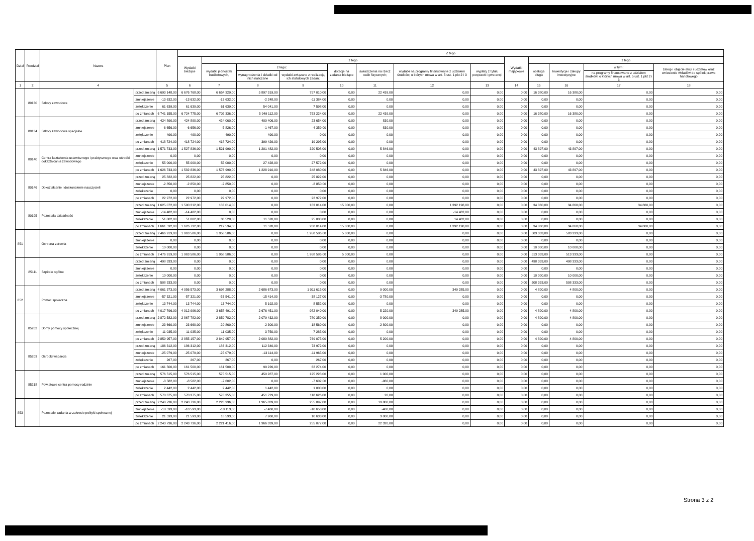| Dział | Rozdział | Nazwa | | Plan | Z tego | | | | | | | | | | | | |
| --- | --- | --- | --- | --- | --- | --- | --- | --- | --- | --- | --- | --- | --- | --- | --- | --- | --- |
| | | | | | Wydatki bieżące | z tego | | | | | | | Wydatki majątkowe | z tego | | | |
| | | | | | | wydatki jednostek budżetowych, | z tego: | | dotacje na zadania bieżące | świadczenia na rzecz osób fizycznych; | wydatki na programy finansowane z udziałem środków, o których mowa w art. 5 ust. 1 pkt 2 i 3 | wypłaty z tytułu poręczeń i gwarancji | | obsługa długu | Inwestycje i zakupy inwestycyjne | w tym: | zakup i objęcie akcji i udziałów oraz wniesienie wkładów do spółek prawa handlowego |
| | | | | | | | wynagrodzenia i składki od nich naliczane | wydatki związane z realizacją ich statutowych zadań; | | | | | | | | na programy finansowane z udziałem środków, o których mowa w art. 5 ust. 1 pkt 2 i 3 | |
| 1 | 2 | 4 | | 5 | 6 | 7 | 8 | 9 | 10 | 11 | 12 | 13 | 14 | 15 | 16 | 17 | 18 |
| | 80130 | Szkoły zawodowe | przed zmianą | 6 693 148,00 | 6 676 768,00 | 6 654 329,00 | 5 897 319,00 | 757 010,00 | 0,00 | 22 439,00 | 0,00 | 0,00 | 0,00 | 16 380,00 | 16 380,00 | 0,00 | 0,00 |
| | | | zmniejszenie | -13 632,00 | -13 632,00 | -13 632,00 | -2 248,00 | -11 384,00 | 0,00 | 0,00 | 0,00 | 0,00 | 0,00 | 0,00 | 0,00 | 0,00 | 0,00 |
| | | | zwiększenie | 61 639,00 | 61 639,00 | 61 639,00 | 54 041,00 | 7 598,00 | 0,00 | 0,00 | 0,00 | 0,00 | 0,00 | 0,00 | 0,00 | 0,00 | 0,00 |
| | | | po zmianach | 6 741 155,00 | 6 724 775,00 | 6 702 336,00 | 5 949 112,00 | 753 224,00 | 0,00 | 22 439,00 | 0,00 | 0,00 | 0,00 | 16 380,00 | 16 380,00 | 0,00 | 0,00 |
| | 80134 | Szkoły zawodowe specjalne | przed zmianą | 424 890,00 | 424 890,00 | 424 060,00 | 400 406,00 | 23 654,00 | 0,00 | 830,00 | 0,00 | 0,00 | 0,00 | 0,00 | 0,00 | 0,00 | 0,00 |
| | | | zmniejszenie | -6 656,00 | -6 656,00 | -5 826,00 | -1 467,00 | -4 359,00 | 0,00 | -830,00 | 0,00 | 0,00 | 0,00 | 0,00 | 0,00 | 0,00 | 0,00 |
| | | | zwiększenie | 490,00 | 490,00 | 490,00 | 490,00 | 0,00 | 0,00 | 0,00 | 0,00 | 0,00 | 0,00 | 0,00 | 0,00 | 0,00 | 0,00 |
| | | | po zmianach | 418 724,00 | 418 724,00 | 418 724,00 | 399 429,00 | 19 295,00 | 0,00 | 0,00 | 0,00 | 0,00 | 0,00 | 0,00 | 0,00 | 0,00 | 0,00 |
| | 80140 | Centra kształcenia ustawicznego i praktycznego oraz ośrodki dokształcania zawodowego | przed zmianą | 1 571 733,00 | 1 527 836,00 | 1 521 990,00 | 1 201 482,00 | 320 508,00 | 0,00 | 5 846,00 | 0,00 | 0,00 | 0,00 | 43 897,00 | 43 897,00 | 0,00 | 0,00 |
| | | | zmniejszenie | 0,00 | 0,00 | 0,00 | 0,00 | 0,00 | 0,00 | 0,00 | 0,00 | 0,00 | 0,00 | 0,00 | 0,00 | 0,00 | 0,00 |
| | | | zwiększenie | 55 000,00 | 55 000,00 | 55 000,00 | 27 428,00 | 27 572,00 | 0,00 | 0,00 | 0,00 | 0,00 | 0,00 | 0,00 | 0,00 | 0,00 | 0,00 |
| | | | po zmianach | 1 626 733,00 | 1 582 836,00 | 1 576 990,00 | 1 228 910,00 | 348 080,00 | 0,00 | 5 846,00 | 0,00 | 0,00 | 0,00 | 43 897,00 | 43 897,00 | 0,00 | 0,00 |
| | 80146 | Dokształcanie i doskonalenie nauczycieli | przed zmianą | 25 822,00 | 25 822,00 | 25 822,00 | 0,00 | 25 822,00 | 0,00 | 0,00 | 0,00 | 0,00 | 0,00 | 0,00 | 0,00 | 0,00 | 0,00 |
| | | | zmniejszenie | -2 850,00 | -2 850,00 | -2 850,00 | 0,00 | -2 850,00 | 0,00 | 0,00 | 0,00 | 0,00 | 0,00 | 0,00 | 0,00 | 0,00 | 0,00 |
| | | | zwiększenie | 0,00 | 0,00 | 0,00 | 0,00 | 0,00 | 0,00 | 0,00 | 0,00 | 0,00 | 0,00 | 0,00 | 0,00 | 0,00 | 0,00 |
| | | | po zmianach | 22 972,00 | 22 972,00 | 22 972,00 | 0,00 | 22 972,00 | 0,00 | 0,00 | 0,00 | 0,00 | 0,00 | 0,00 | 0,00 | 0,00 | 0,00 |
| | 80195 | Pozostała działalność | przed zmianą | 1 625 072,00 | 1 590 212,00 | 183 014,00 | 0,00 | 183 014,00 | 15 000,00 | 0,00 | 1 392 198,00 | 0,00 | 0,00 | 34 860,00 | 34 860,00 | 34 860,00 | 0,00 |
| | | | zmniejszenie | -14 482,00 | -14 482,00 | 0,00 | 0,00 | 0,00 | 0,00 | 0,00 | -14 482,00 | 0,00 | 0,00 | 0,00 | 0,00 | 0,00 | 0,00 |
| | | | zwiększenie | 51 002,00 | 51 002,00 | 36 520,00 | 11 520,00 | 25 000,00 | 0,00 | 0,00 | 14 482,00 | 0,00 | 0,00 | 0,00 | 0,00 | 0,00 | 0,00 |
| | | | po zmianach | 1 661 592,00 | 1 626 732,00 | 219 534,00 | 11 520,00 | 208 014,00 | 15 000,00 | 0,00 | 1 392 198,00 | 0,00 | 0,00 | 34 860,00 | 34 860,00 | 34 860,00 | 0,00 |
| 851 | | Ochrona zdrowia | przed zmianą | 2 466 919,00 | 1 963 586,00 | 1 958 586,00 | 0,00 | 1 958 586,00 | 5 000,00 | 0,00 | 0,00 | 0,00 | 0,00 | 503 333,00 | 503 333,00 | 0,00 | 0,00 |
| | | | zmniejszenie | 0,00 | 0,00 | 0,00 | 0,00 | 0,00 | 0,00 | 0,00 | 0,00 | 0,00 | 0,00 | 0,00 | 0,00 | 0,00 | 0,00 |
| | | | zwiększenie | 10 000,00 | 0,00 | 0,00 | 0,00 | 0,00 | 0,00 | 0,00 | 0,00 | 0,00 | 0,00 | 10 000,00 | 10 000,00 | 0,00 | 0,00 |
| | | | po zmianach | 2 476 919,00 | 1 963 586,00 | 1 958 586,00 | 0,00 | 1 958 586,00 | 5 000,00 | 0,00 | 0,00 | 0,00 | 0,00 | 513 333,00 | 513 333,00 | 0,00 | 0,00 |
| | 85111 | Szpitale ogólne | przed zmianą | 498 333,00 | 0,00 | 0,00 | 0,00 | 0,00 | 0,00 | 0,00 | 0,00 | 0,00 | 0,00 | 498 333,00 | 498 333,00 | 0,00 | 0,00 |
| | | | zmniejszenie | 0,00 | 0,00 | 0,00 | 0,00 | 0,00 | 0,00 | 0,00 | 0,00 | 0,00 | 0,00 | 0,00 | 0,00 | 0,00 | 0,00 |
| | | | zwiększenie | 10 000,00 | 0,00 | 0,00 | 0,00 | 0,00 | 0,00 | 0,00 | 0,00 | 0,00 | 0,00 | 10 000,00 | 10 000,00 | 0,00 | 0,00 |
| | | | po zmianach | 508 333,00 | 0,00 | 0,00 | 0,00 | 0,00 | 0,00 | 0,00 | 0,00 | 0,00 | 0,00 | 508 333,00 | 508 333,00 | 0,00 | 0,00 |
| 852 | | Pomoc społeczna | przed zmianą | 4 061 373,00 | 4 056 573,00 | 3 698 288,00 | 2 686 673,00 | 1 011 615,00 | 0,00 | 9 000,00 | 349 285,00 | 0,00 | 0,00 | 4 800,00 | 4 800,00 | 0,00 | 0,00 |
| | | | zmniejszenie | -57 321,00 | -57 321,00 | -53 541,00 | -15 414,00 | -38 127,00 | 0,00 | -3 780,00 | 0,00 | 0,00 | 0,00 | 0,00 | 0,00 | 0,00 | 0,00 |
| | | | zwiększenie | 13 744,00 | 13 744,00 | 13 744,00 | 5 192,00 | 8 552,00 | 0,00 | 0,00 | 0,00 | 0,00 | 0,00 | 0,00 | 0,00 | 0,00 | 0,00 |
| | | | po zmianach | 4 017 796,00 | 4 012 996,00 | 3 658 491,00 | 2 676 451,00 | 982 040,00 | 0,00 | 5 220,00 | 349 285,00 | 0,00 | 0,00 | 4 800,00 | 4 800,00 | 0,00 | 0,00 |
| | 85202 | Domy pomocy społecznej | przed zmianą | 2 872 582,00 | 2 867 782,00 | 2 859 782,00 | 2 079 432,00 | 780 350,00 | 0,00 | 8 000,00 | 0,00 | 0,00 | 0,00 | 4 800,00 | 4 800,00 | 0,00 | 0,00 |
| | | | zmniejszenie | -23 660,00 | -23 660,00 | -20 860,00 | -2 300,00 | -18 560,00 | 0,00 | -2 800,00 | 0,00 | 0,00 | 0,00 | 0,00 | 0,00 | 0,00 | 0,00 |
| | | | zwiększenie | 11 035,00 | 11 035,00 | 11 035,00 | 3 750,00 | 7 285,00 | 0,00 | 0,00 | 0,00 | 0,00 | 0,00 | 0,00 | 0,00 | 0,00 | 0,00 |
| | | | po zmianach | 2 859 957,00 | 2 855 157,00 | 2 849 957,00 | 2 080 882,00 | 769 075,00 | 0,00 | 5 200,00 | 0,00 | 0,00 | 0,00 | 4 800,00 | 4 800,00 | 0,00 | 0,00 |
| | 85203 | Ośrodki wsparcia | przed zmianą | 186 312,00 | 186 312,00 | 186 312,00 | 112 340,00 | 73 972,00 | 0,00 | 0,00 | 0,00 | 0,00 | 0,00 | 0,00 | 0,00 | 0,00 | 0,00 |
| | | | zmniejszenie | -25 079,00 | -25 079,00 | -25 079,00 | -13 114,00 | -11 965,00 | 0,00 | 0,00 | 0,00 | 0,00 | 0,00 | 0,00 | 0,00 | 0,00 | 0,00 |
| | | | zwiększenie | 267,00 | 267,00 | 267,00 | 0,00 | 267,00 | 0,00 | 0,00 | 0,00 | 0,00 | 0,00 | 0,00 | 0,00 | 0,00 | 0,00 |
| | | | po zmianach | 161 500,00 | 161 500,00 | 161 500,00 | 99 226,00 | 62 274,00 | 0,00 | 0,00 | 0,00 | 0,00 | 0,00 | 0,00 | 0,00 | 0,00 | 0,00 |
| | 85218 | Powiatowe centra pomocy rodzinie | przed zmianą | 576 515,00 | 576 515,00 | 575 515,00 | 450 287,00 | 125 228,00 | 0,00 | 1 000,00 | 0,00 | 0,00 | 0,00 | 0,00 | 0,00 | 0,00 | 0,00 |
| | | | zmniejszenie | -8 582,00 | -8 582,00 | -7 602,00 | 0,00 | -7 602,00 | 0,00 | -980,00 | 0,00 | 0,00 | 0,00 | 0,00 | 0,00 | 0,00 | 0,00 |
| | | | zwiększenie | 2 442,00 | 2 442,00 | 2 442,00 | 1 442,00 | 1 000,00 | 0,00 | 0,00 | 0,00 | 0,00 | 0,00 | 0,00 | 0,00 | 0,00 | 0,00 |
| | | | po zmianach | 570 375,00 | 570 375,00 | 570 355,00 | 451 729,00 | 118 626,00 | 0,00 | 20,00 | 0,00 | 0,00 | 0,00 | 0,00 | 0,00 | 0,00 | 0,00 |
| 853 | | Pozostałe zadania w zakresie polityki społecznej | przed zmianą | 2 240 736,00 | 2 240 736,00 | 2 220 936,00 | 1 965 839,00 | 255 097,00 | 0,00 | 19 800,00 | 0,00 | 0,00 | 0,00 | 0,00 | 0,00 | 0,00 | 0,00 |
| | | | zmniejszenie | -18 593,00 | -18 593,00 | -18 113,00 | -7 460,00 | -10 653,00 | 0,00 | -480,00 | 0,00 | 0,00 | 0,00 | 0,00 | 0,00 | 0,00 | 0,00 |
| | | | zwiększenie | 21 593,00 | 21 593,00 | 18 593,00 | 7 960,00 | 10 633,00 | 0,00 | 3 000,00 | 0,00 | 0,00 | 0,00 | 0,00 | 0,00 | 0,00 | 0,00 |
| | | | po zmianach | 2 243 736,00 | 2 243 736,00 | 2 221 416,00 | 1 966 339,00 | 255 077,00 | 0,00 | 22 320,00 | 0,00 | 0,00 | 0,00 | 0,00 | 0,00 | 0,00 | 0,00 |
Strona 3 z 2